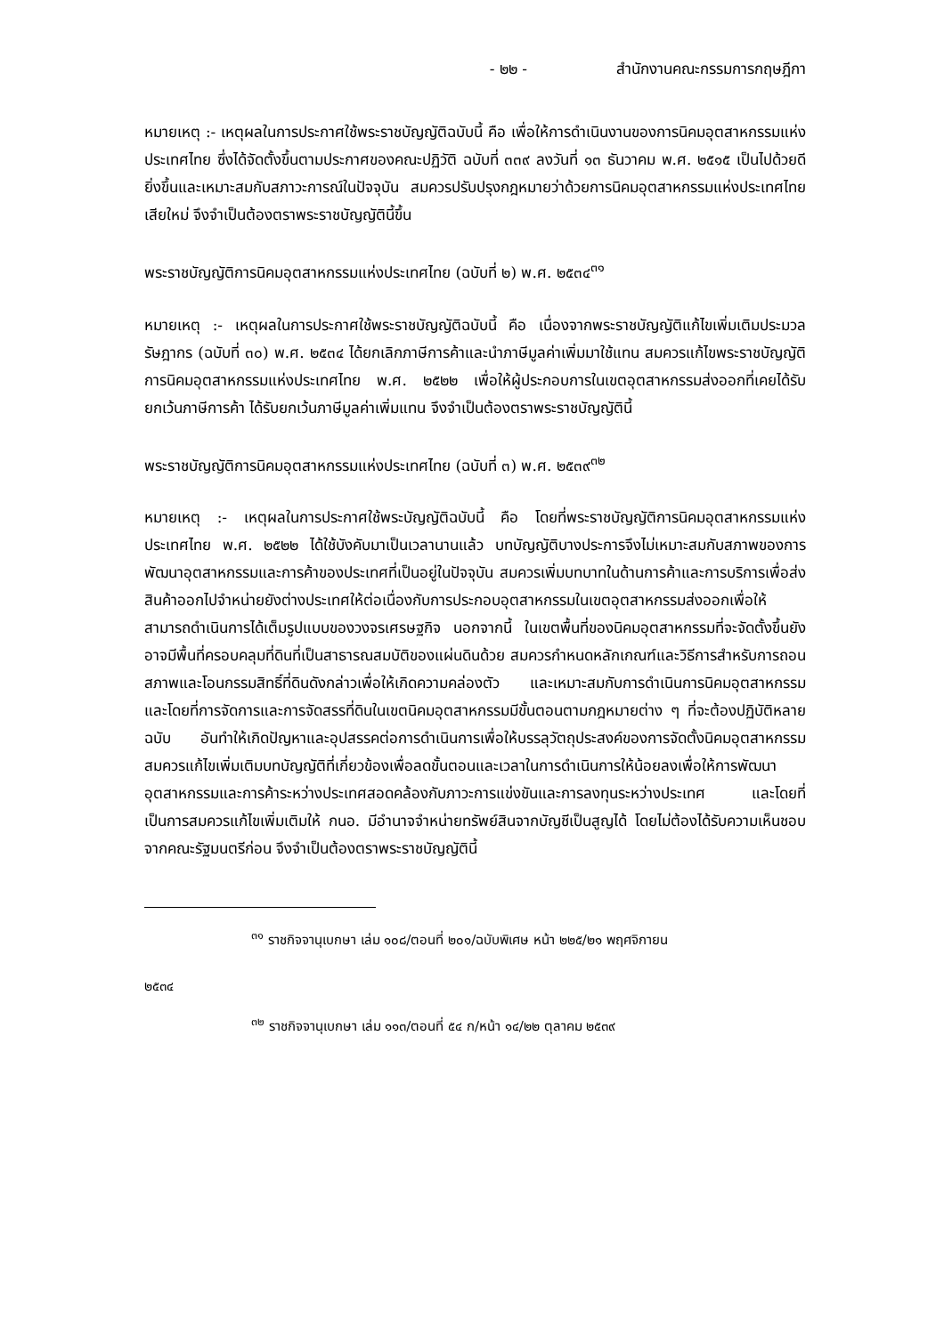- ๒๒ - สำนักงานคณะกรรมการกฤษฎีกา
หมายเหตุ :- เหตุผลในการประกาศใช้พระราชบัญญัติฉบับนี้ คือ เพื่อให้การดำเนินงานของการนิคมอุตสาหกรรมแห่งประเทศไทย ซึ่งได้จัดตั้งขึ้นตามประกาศของคณะปฏิวัติ ฉบับที่ ๓๓๙ ลงวันที่ ๑๓ ธันวาคม พ.ศ. ๒๕๑๕ เป็นไปด้วยดียิ่งขึ้นและเหมาะสมกับสภาวะการณ์ในปัจจุบัน สมควรปรับปรุงกฎหมายว่าด้วยการนิคมอุตสาหกรรมแห่งประเทศไทยเสียใหม่ จึงจำเป็นต้องตราพระราชบัญญัตินี้ขึ้น
พระราชบัญญัติการนิคมอุตสาหกรรมแห่งประเทศไทย (ฉบับที่ ๒) พ.ศ. ๒๕๓๔<sup>๓๑</sup>
หมายเหตุ :- เหตุผลในการประกาศใช้พระราชบัญญัติฉบับนี้ คือ เนื่องจากพระราชบัญญัติแก้ไขเพิ่มเติมประมวลรัษฎากร (ฉบับที่ ๓๐) พ.ศ. ๒๕๓๔ ได้ยกเลิกภาษีการค้าและนำภาษีมูลค่าเพิ่มมาใช้แทน สมควรแก้ไขพระราชบัญญัติการนิคมอุตสาหกรรมแห่งประเทศไทย พ.ศ. ๒๕๒๒ เพื่อให้ผู้ประกอบการในเขตอุตสาหกรรมส่งออกที่เคยได้รับยกเว้นภาษีการค้า ได้รับยกเว้นภาษีมูลค่าเพิ่มแทน จึงจำเป็นต้องตราพระราชบัญญัตินี้
พระราชบัญญัติการนิคมอุตสาหกรรมแห่งประเทศไทย (ฉบับที่ ๓) พ.ศ. ๒๕๓๙<sup>๓๒</sup>
หมายเหตุ :- เหตุผลในการประกาศใช้พระบัญญัติฉบับนี้ คือ โดยที่พระราชบัญญัติการนิคมอุตสาหกรรมแห่งประเทศไทย พ.ศ. ๒๕๒๒ ได้ใช้บังคับมาเป็นเวลานานแล้ว บทบัญญัติบางประการจึงไม่เหมาะสมกับสภาพของการพัฒนาอุตสาหกรรมและการค้าของประเทศที่เป็นอยู่ในปัจจุบัน สมควรเพิ่มบทบาทในด้านการค้าและการบริการเพื่อส่งสินค้าออกไปจำหน่ายยังต่างประเทศให้ต่อเนื่องกับการประกอบอุตสาหกรรมในเขตอุตสาหกรรมส่งออกเพื่อให้สามารถดำเนินการได้เต็มรูปแบบของวงจรเศรษฐกิจ นอกจากนี้ ในเขตพื้นที่ของนิคมอุตสาหกรรมที่จะจัดตั้งขึ้นยังอาจมีพื้นที่ครอบคลุมที่ดินที่เป็นสาธารณสมบัติของแผ่นดินด้วย สมควรกำหนดหลักเกณฑ์และวิธีการสำหรับการถอนสภาพและโอนกรรมสิทธิ์ที่ดินดังกล่าวเพื่อให้เกิดความคล่องตัว และเหมาะสมกับการดำเนินการนิคมอุตสาหกรรม และโดยที่การจัดการและการจัดสรรที่ดินในเขตนิคมอุตสาหกรรมมีขั้นตอนตามกฎหมายต่าง ๆ ที่จะต้องปฏิบัติหลายฉบับ อันทำให้เกิดปัญหาและอุปสรรคต่อการดำเนินการเพื่อให้บรรลุวัตถุประสงค์ของการจัดตั้งนิคมอุตสาหกรรมสมควรแก้ไขเพิ่มเติมบทบัญญัติที่เกี่ยวข้องเพื่อลดขั้นตอนและเวลาในการดำเนินการให้น้อยลงเพื่อให้การพัฒนาอุตสาหกรรมและการค้าระหว่างประเทศสอดคล้องกับภาวะการแข่งขันและการลงทุนระหว่างประเทศ และโดยที่เป็นการสมควรแก้ไขเพิ่มเติมให้ กนอ. มีอำนาจจำหน่ายทรัพย์สินจากบัญชีเป็นสูญได้ โดยไม่ต้องได้รับความเห็นชอบจากคณะรัฐมนตรีก่อน จึงจำเป็นต้องตราพระราชบัญญัตินี้
<sup>๓๑</sup> ราชกิจจานุเบกษา เล่ม ๑๐๘/ตอนที่ ๒๐๑/ฉบับพิเศษ หน้า ๒๒๕/๒๑ พฤศจิกายน
๒๕๓๔
<sup>๓๒</sup> ราชกิจจานุเบกษา เล่ม ๑๑๓/ตอนที่ ๕๔ ก/หน้า ๑๔/๒๒ ตุลาคม ๒๕๓๙